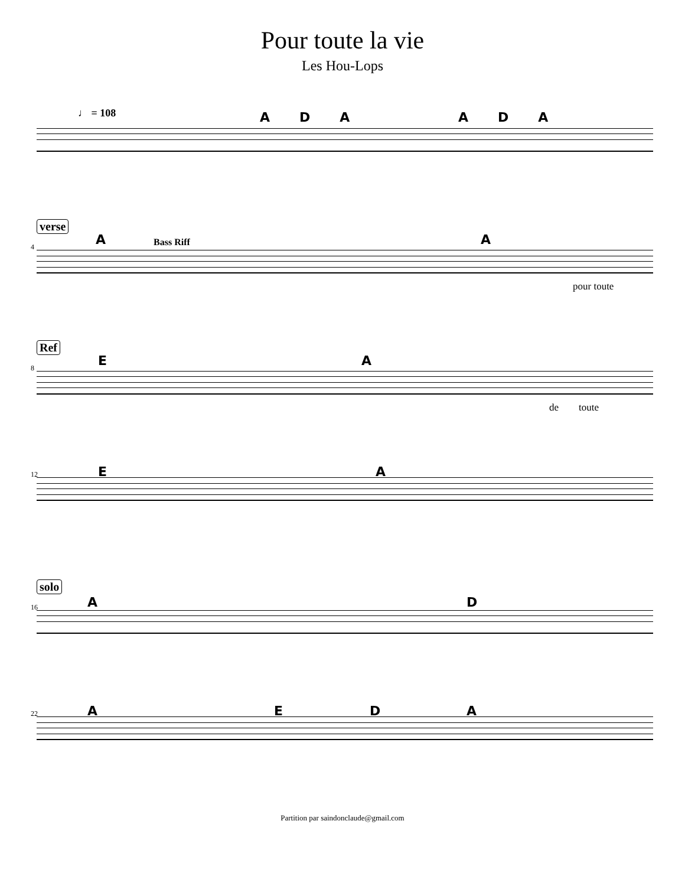Pour toute la vie
Les Hou-Lops
♩ = 108 A D A A D A
verse
4 A Bass Riff A
pour toute
Ref
8 E A
de toute
12 E A
solo
16 A D
22 A E D A
Partition par saindonclaude@gmail.com